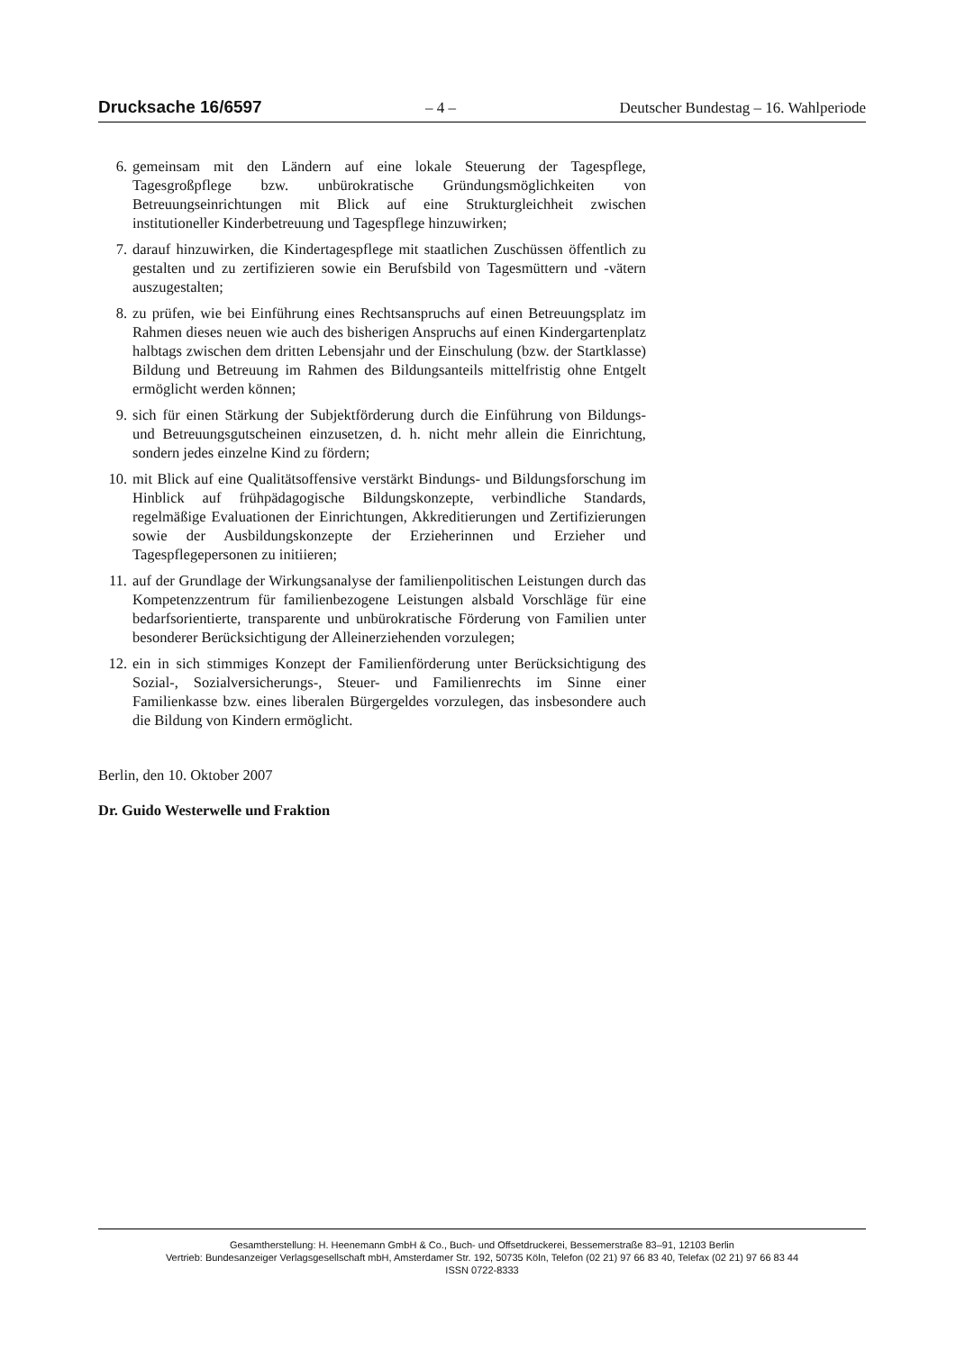Drucksache 16/6597 – 4 – Deutscher Bundestag – 16. Wahlperiode
6. gemeinsam mit den Ländern auf eine lokale Steuerung der Tagespflege, Tagesgroßpflege bzw. unbürokratische Gründungsmöglichkeiten von Betreuungseinrichtungen mit Blick auf eine Strukturgleichheit zwischen institutioneller Kinderbetreuung und Tagespflege hinzuwirken;
7. darauf hinzuwirken, die Kindertagespflege mit staatlichen Zuschüssen öffentlich zu gestalten und zu zertifizieren sowie ein Berufsbild von Tagesmüttern und -vätern auszugestalten;
8. zu prüfen, wie bei Einführung eines Rechtsanspruchs auf einen Betreuungsplatz im Rahmen dieses neuen wie auch des bisherigen Anspruchs auf einen Kindergartenplatz halbtags zwischen dem dritten Lebensjahr und der Einschulung (bzw. der Startklasse) Bildung und Betreuung im Rahmen des Bildungsanteils mittelfristig ohne Entgelt ermöglicht werden können;
9. sich für einen Stärkung der Subjektförderung durch die Einführung von Bildungs- und Betreuungsgutscheinen einzusetzen, d. h. nicht mehr allein die Einrichtung, sondern jedes einzelne Kind zu fördern;
10. mit Blick auf eine Qualitätsoffensive verstärkt Bindungs- und Bildungsforschung im Hinblick auf frühpädagogische Bildungskonzepte, verbindliche Standards, regelmäßige Evaluationen der Einrichtungen, Akkreditierungen und Zertifizierungen sowie der Ausbildungskonzepte der Erzieherinnen und Erzieher und Tagespflegepersonen zu initiieren;
11. auf der Grundlage der Wirkungsanalyse der familienpolitischen Leistungen durch das Kompetenzzentrum für familienbezogene Leistungen alsbald Vorschläge für eine bedarfsorientierte, transparente und unbürokratische Förderung von Familien unter besonderer Berücksichtigung der Alleinerziehenden vorzulegen;
12. ein in sich stimmiges Konzept der Familienförderung unter Berücksichtigung des Sozial-, Sozialversicherungs-, Steuer- und Familienrechts im Sinne einer Familienkasse bzw. eines liberalen Bürgergeldes vorzulegen, das insbesondere auch die Bildung von Kindern ermöglicht.
Berlin, den 10. Oktober 2007
Dr. Guido Westerwelle und Fraktion
Gesamtherstellung: H. Heenemann GmbH & Co., Buch- und Offsetdruckerei, Bessemerstraße 83–91, 12103 Berlin
Vertrieb: Bundesanzeiger Verlagsgesellschaft mbH, Amsterdamer Str. 192, 50735 Köln, Telefon (02 21) 97 66 83 40, Telefax (02 21) 97 66 83 44
ISSN 0722-8333